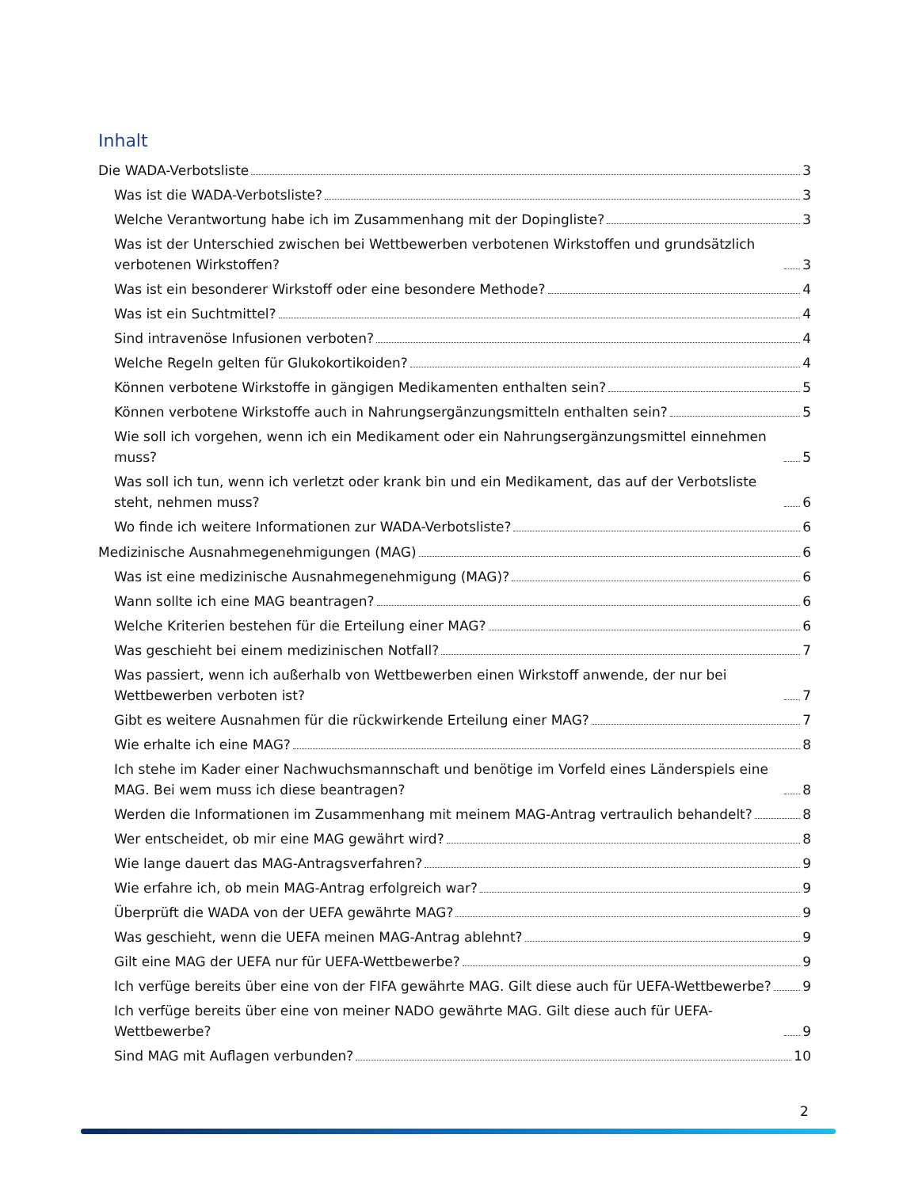Inhalt
Die WADA-Verbotsliste 3
Was ist die WADA-Verbotsliste? 3
Welche Verantwortung habe ich im Zusammenhang mit der Dopingliste? 3
Was ist der Unterschied zwischen bei Wettbewerben verbotenen Wirkstoffen und grundsätzlich verbotenen Wirkstoffen? 3
Was ist ein besonderer Wirkstoff oder eine besondere Methode? 4
Was ist ein Suchtmittel? 4
Sind intravenöse Infusionen verboten? 4
Welche Regeln gelten für Glukokortikoiden? 4
Können verbotene Wirkstoffe in gängigen Medikamenten enthalten sein? 5
Können verbotene Wirkstoffe auch in Nahrungsergänzungsmitteln enthalten sein? 5
Wie soll ich vorgehen, wenn ich ein Medikament oder ein Nahrungsergänzungsmittel einnehmen muss? 5
Was soll ich tun, wenn ich verletzt oder krank bin und ein Medikament, das auf der Verbotsliste steht, nehmen muss? 6
Wo finde ich weitere Informationen zur WADA-Verbotsliste? 6
Medizinische Ausnahmegenehmigungen (MAG) 6
Was ist eine medizinische Ausnahmegenehmigung (MAG)? 6
Wann sollte ich eine MAG beantragen? 6
Welche Kriterien bestehen für die Erteilung einer MAG? 6
Was geschieht bei einem medizinischen Notfall? 7
Was passiert, wenn ich außerhalb von Wettbewerben einen Wirkstoff anwende, der nur bei Wettbewerben verboten ist? 7
Gibt es weitere Ausnahmen für die rückwirkende Erteilung einer MAG? 7
Wie erhalte ich eine MAG? 8
Ich stehe im Kader einer Nachwuchsmannschaft und benötige im Vorfeld eines Länderspiels eine MAG. Bei wem muss ich diese beantragen? 8
Werden die Informationen im Zusammenhang mit meinem MAG-Antrag vertraulich behandelt? 8
Wer entscheidet, ob mir eine MAG gewährt wird? 8
Wie lange dauert das MAG-Antragsverfahren? 9
Wie erfahre ich, ob mein MAG-Antrag erfolgreich war? 9
Überprüft die WADA von der UEFA gewährte MAG? 9
Was geschieht, wenn die UEFA meinen MAG-Antrag ablehnt? 9
Gilt eine MAG der UEFA nur für UEFA-Wettbewerbe? 9
Ich verfüge bereits über eine von der FIFA gewährte MAG. Gilt diese auch für UEFA-Wettbewerbe? 9
Ich verfüge bereits über eine von meiner NADO gewährte MAG. Gilt diese auch für UEFA-Wettbewerbe? 9
Sind MAG mit Auflagen verbunden? 10
2